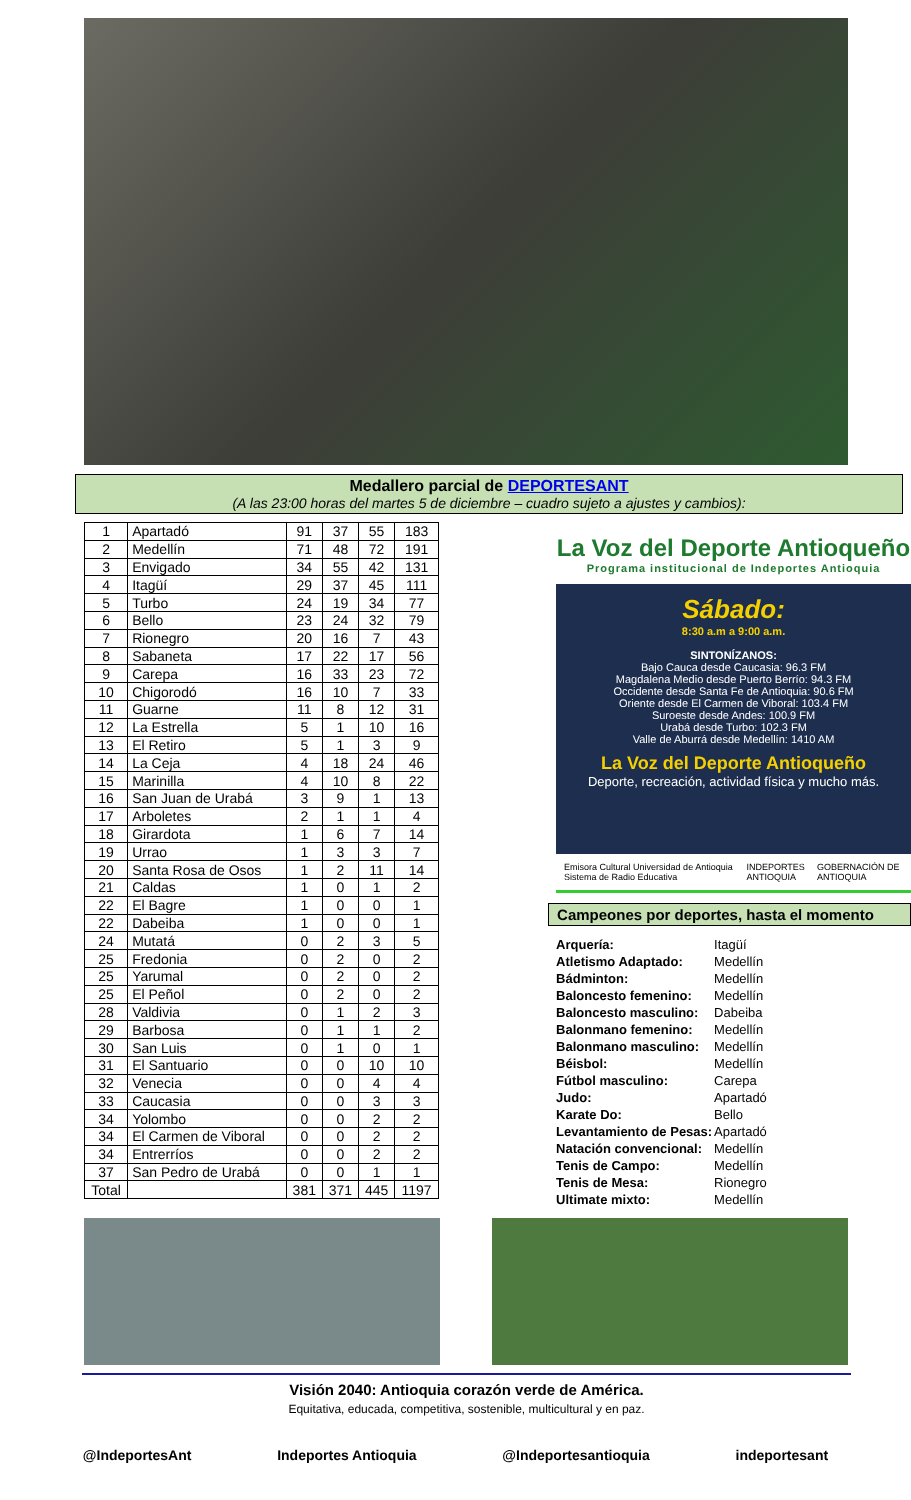Medallero parcial de DEPORTESANT
(A las 23:00 horas del martes 5 de diciembre – cuadro sujeto a ajustes y cambios):
| 1 | Apartadó | 91 | 37 | 55 | 183 |
| 2 | Medellín | 71 | 48 | 72 | 191 |
| 3 | Envigado | 34 | 55 | 42 | 131 |
| 4 | Itagüí | 29 | 37 | 45 | 111 |
| 5 | Turbo | 24 | 19 | 34 | 77 |
| 6 | Bello | 23 | 24 | 32 | 79 |
| 7 | Rionegro | 20 | 16 | 7 | 43 |
| 8 | Sabaneta | 17 | 22 | 17 | 56 |
| 9 | Carepa | 16 | 33 | 23 | 72 |
| 10 | Chigorodó | 16 | 10 | 7 | 33 |
| 11 | Guarne | 11 | 8 | 12 | 31 |
| 12 | La Estrella | 5 | 1 | 10 | 16 |
| 13 | El Retiro | 5 | 1 | 3 | 9 |
| 14 | La Ceja | 4 | 18 | 24 | 46 |
| 15 | Marinilla | 4 | 10 | 8 | 22 |
| 16 | San Juan de Urabá | 3 | 9 | 1 | 13 |
| 17 | Arboletes | 2 | 1 | 1 | 4 |
| 18 | Girardota | 1 | 6 | 7 | 14 |
| 19 | Urrao | 1 | 3 | 3 | 7 |
| 20 | Santa Rosa de Osos | 1 | 2 | 11 | 14 |
| 21 | Caldas | 1 | 0 | 1 | 2 |
| 22 | El Bagre | 1 | 0 | 0 | 1 |
| 22 | Dabeiba | 1 | 0 | 0 | 1 |
| 24 | Mutatá | 0 | 2 | 3 | 5 |
| 25 | Fredonia | 0 | 2 | 0 | 2 |
| 25 | Yarumal | 0 | 2 | 0 | 2 |
| 25 | El Peñol | 0 | 2 | 0 | 2 |
| 28 | Valdivia | 0 | 1 | 2 | 3 |
| 29 | Barbosa | 0 | 1 | 1 | 2 |
| 30 | San Luis | 0 | 1 | 0 | 1 |
| 31 | El Santuario | 0 | 0 | 10 | 10 |
| 32 | Venecia | 0 | 0 | 4 | 4 |
| 33 | Caucasia | 0 | 0 | 3 | 3 |
| 34 | Yolombo | 0 | 0 | 2 | 2 |
| 34 | El Carmen de Viboral | 0 | 0 | 2 | 2 |
| 34 | Entrerríos | 0 | 0 | 2 | 2 |
| 37 | San Pedro de Urabá | 0 | 0 | 1 | 1 |
| Total | | 381 | 371 | 445 | 1197 |
La Voz del Deporte Antioqueño
Programa institucional de Indeportes Antioquia
Sábado:
8:30 a.m a 9:00 a.m.
SINTONÍZANOS:
Bajo Cauca desde Caucasia: 96.3 FM
Magdalena Medio desde Puerto Berrío: 94.3 FM
Occidente desde Santa Fe de Antioquia: 90.6 FM
Oriente desde El Carmen de Viboral: 103.4 FM
Suroeste desde Andes: 100.9 FM
Urabá desde Turbo: 102.3 FM
Valle de Aburrá desde Medellín: 1410 AM
La Voz del Deporte Antioqueño
Deporte, recreación, actividad física y mucho más.
Emisora Cultural Universidad de Antioquia Sistema de Radio Educativa INDEPORTES ANTIOQUIA GOBERNACIÓN DE ANTIOQUIA
Campeones por deportes, hasta el momento
Arquería: Itagüí
Atletismo Adaptado: Medellín
Bádminton: Medellín
Baloncesto femenino: Medellín
Baloncesto masculino: Dabeiba
Balonmano femenino: Medellín
Balonmano masculino: Medellín
Béisbol: Medellín
Fútbol masculino: Carepa
Judo: Apartadó
Karate Do: Bello
Levantamiento de Pesas: Apartadó
Natación convencional: Medellín
Tenis de Campo: Medellín
Tenis de Mesa: Rionegro
Ultimate mixto: Medellín
Visión 2040: Antioquia corazón verde de América.
Equitativa, educada, competitiva, sostenible, multicultural y en paz.
@IndeportesAnt Indeportes Antioquia @Indeportesantioquia indeportesant